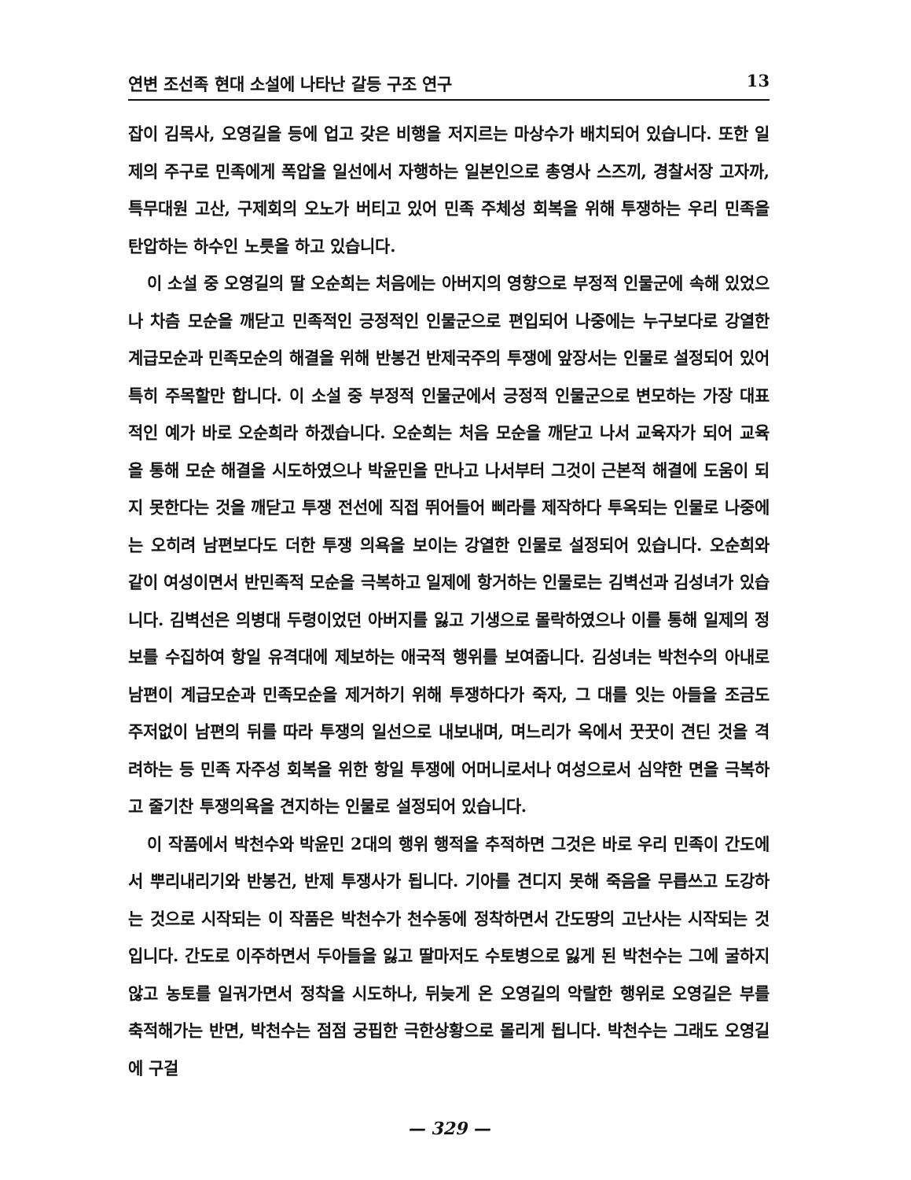연변 조선족 현대 소설에 나타난 갈등 구조 연구 13
잡이 김목사, 오영길을 등에 업고 갖은 비행을 저지르는 마상수가 배치되어 있습니다. 또한 일제의 주구로 민족에게 폭압을 일선에서 자행하는 일본인으로 총영사 스즈끼, 경찰서장 고자까, 특무대원 고산, 구제회의 오노가 버티고 있어 민족 주체성 회복을 위해 투쟁하는 우리 민족을 탄압하는 하수인 노릇을 하고 있습니다.
이 소설 중 오영길의 딸 오순희는 처음에는 아버지의 영향으로 부정적 인물군에 속해 있었으나 차츰 모순을 깨닫고 민족적인 긍정적인 인물군으로 편입되어 나중에는 누구보다로 강열한 계급모순과 민족모순의 해결을 위해 반봉건 반제국주의 투쟁에 앞장서는 인물로 설정되어 있어 특히 주목할만 합니다. 이 소설 중 부정적 인물군에서 긍정적 인물군으로 변모하는 가장 대표적인 예가 바로 오순희라 하겠습니다. 오순희는 처음 모순을 깨닫고 나서 교육자가 되어 교육을 통해 모순 해결을 시도하였으나 박윤민을 만나고 나서부터 그것이 근본적 해결에 도움이 되지 못한다는 것을 깨닫고 투쟁 전선에 직접 뛰어들어 삐라를 제작하다 투옥되는 인물로 나중에는 오히려 남편보다도 더한 투쟁 의욕을 보이는 강열한 인물로 설정되어 있습니다. 오순희와 같이 여성이면서 반민족적 모순을 극복하고 일제에 항거하는 인물로는 김벽선과 김성녀가 있습니다. 김벽선은 의병대 두령이었던 아버지를 잃고 기생으로 몰락하였으나 이를 통해 일제의 정보를 수집하여 항일 유격대에 제보하는 애국적 행위를 보여줍니다. 김성녀는 박천수의 아내로 남편이 계급모순과 민족모순을 제거하기 위해 투쟁하다가 죽자, 그 대를 잇는 아들을 조금도 주저없이 남편의 뒤를 따라 투쟁의 일선으로 내보내며, 며느리가 옥에서 꿋꿋이 견딘 것을 격려하는 등 민족 자주성 회복을 위한 항일 투쟁에 어머니로서나 여성으로서 심약한 면을 극복하고 줄기찬 투쟁의욕을 견지하는 인물로 설정되어 있습니다.
이 작품에서 박천수와 박윤민 2대의 행위 행적을 추적하면 그것은 바로 우리 민족이 간도에서 뿌리내리기와 반봉건, 반제 투쟁사가 됩니다. 기아를 견디지 못해 죽음을 무릅쓰고 도강하는 것으로 시작되는 이 작품은 박천수가 천수동에 정착하면서 간도땅의 고난사는 시작되는 것입니다. 간도로 이주하면서 두아들을 잃고 딸마저도 수토병으로 잃게 된 박천수는 그에 굴하지 않고 농토를 일궈가면서 정착을 시도하나, 뒤늦게 온 오영길의 악랄한 행위로 오영길은 부를 축적해가는 반면, 박천수는 점점 궁핍한 극한상황으로 몰리게 됩니다. 박천수는 그래도 오영길에 구걸
— 329 —